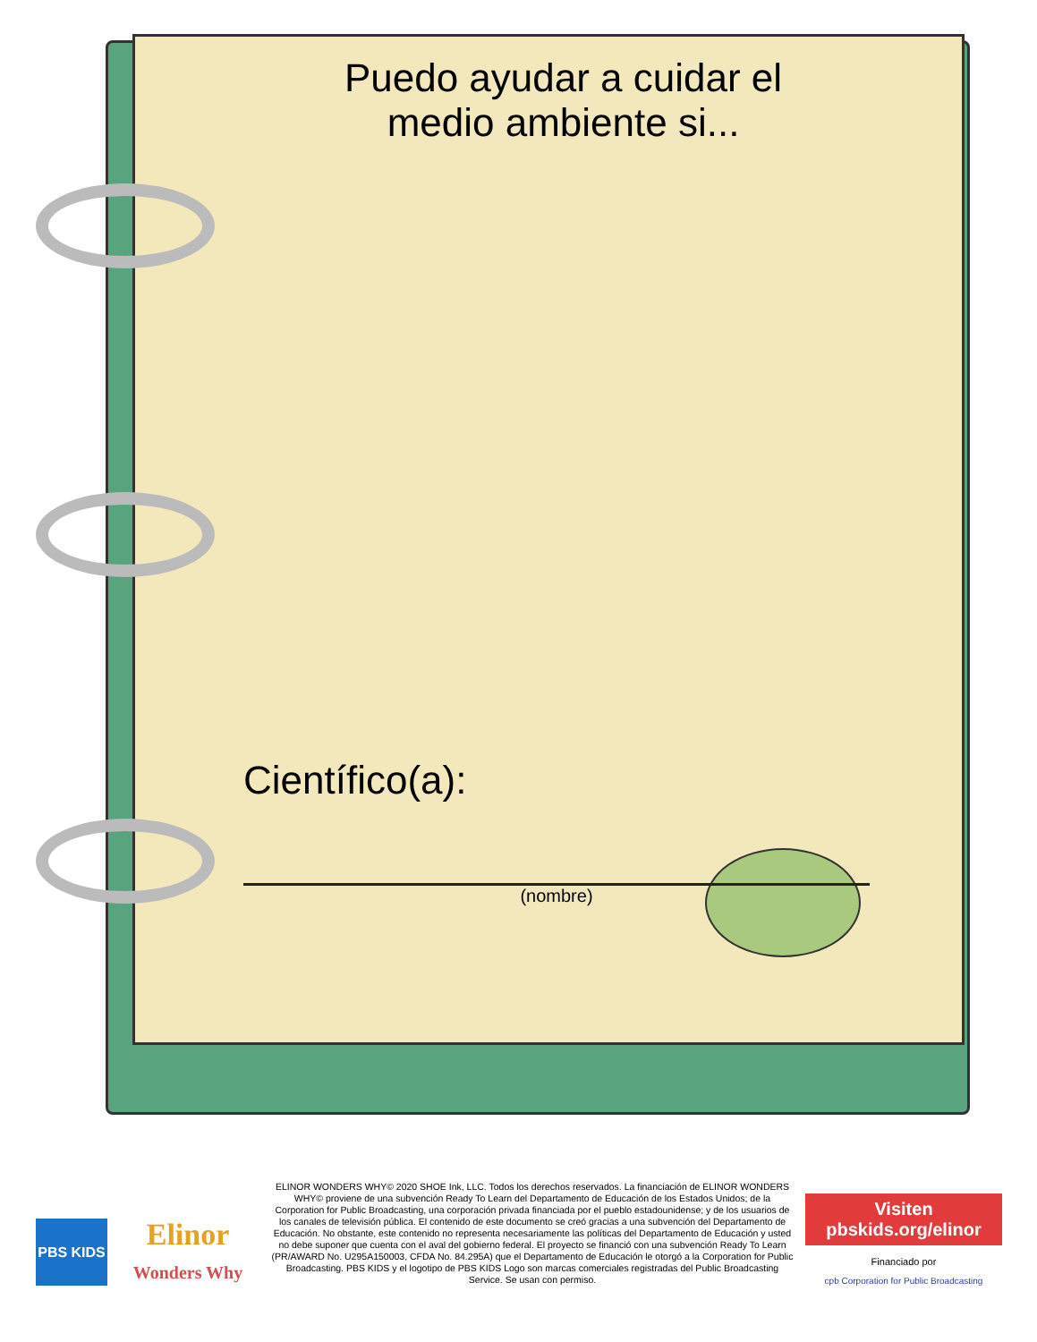Puedo ayudar a cuidar el
medio ambiente si...
Científico(a):
(nombre)
PBS KIDS
Elinor
Wonders Why
ELINOR WONDERS WHY© 2020 SHOE Ink, LLC. Todos los derechos reservados. La financiación de ELINOR WONDERS WHY© proviene de una subvención Ready To Learn del Departamento de Educación de los Estados Unidos; de la Corporation for Public Broadcasting, una corporación privada financiada por el pueblo estadounidense; y de los usuarios de los canales de televisión pública. El contenido de este documento se creó gracias a una subvención del Departamento de Educación. No obstante, este contenido no representa necesariamente las políticas del Departamento de Educación y usted no debe suponer que cuenta con el aval del gobierno federal. El proyecto se financió con una subvención Ready To Learn (PR/AWARD No. U295A150003, CFDA No. 84.295A) que el Departamento de Educación le otorgó a la Corporation for Public Broadcasting. PBS KIDS y el logotipo de PBS KIDS Logo son marcas comerciales registradas del Public Broadcasting Service. Se usan con permiso.
Visiten pbskids.org/elinor
Financiado por
cpb Corporation for Public Broadcasting